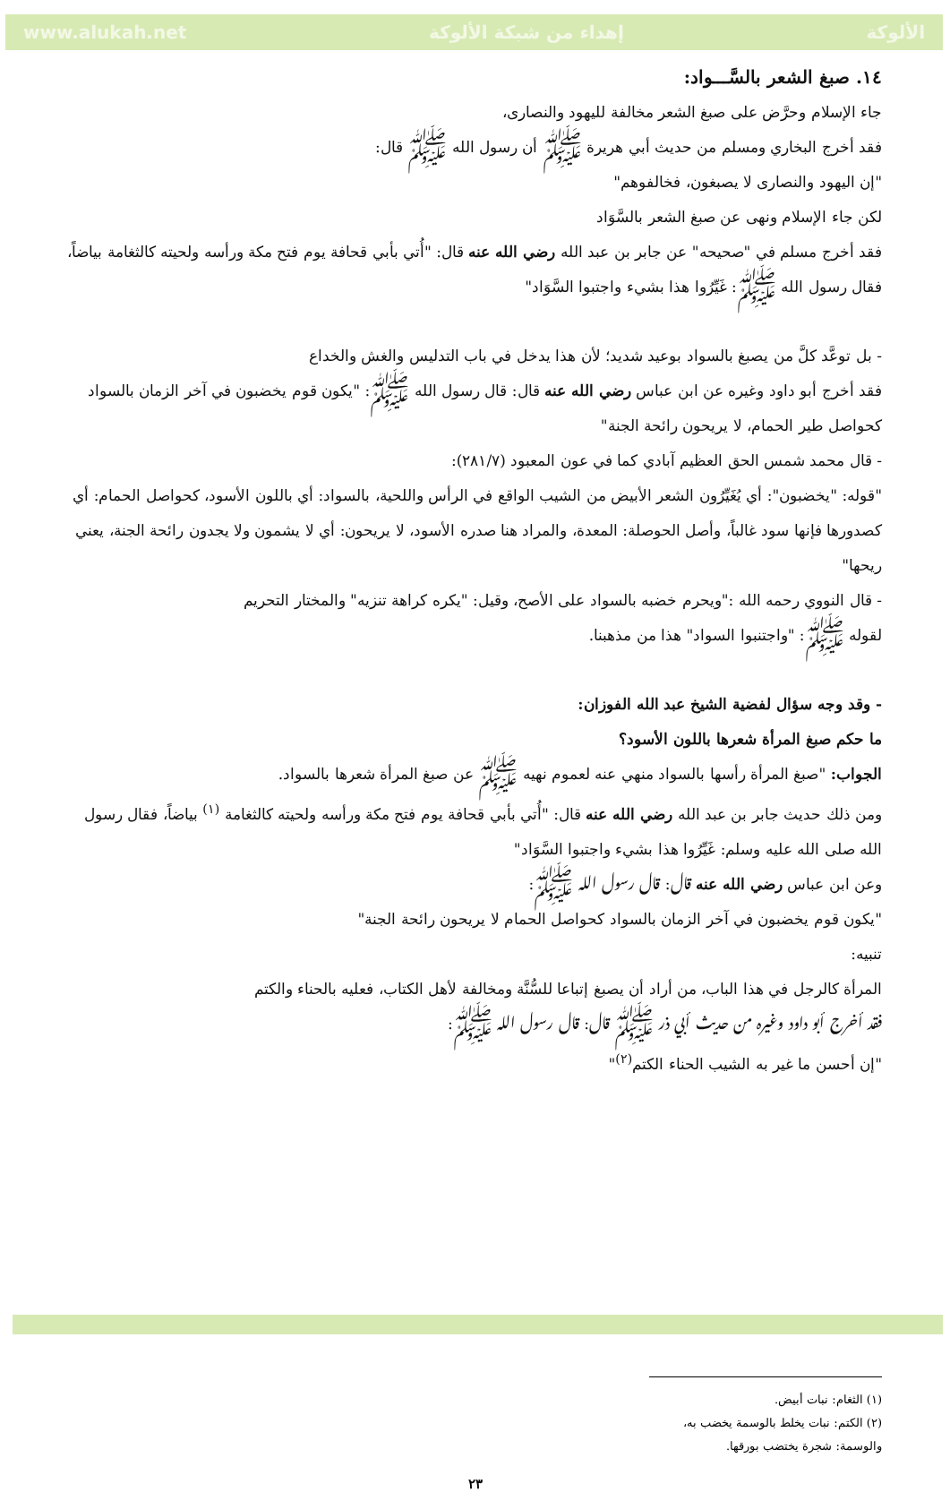www.alukah.net إهداء من شبكة الألوكة الألوكة
١٤. صبغ الشعر بالسَّـــواد:
جاء الإسلام وحرَّض على صبغ الشعر مخالفة لليهود والنصارى،
فقد أخرج البخاري ومسلم من حديث أبي هريرة ﷺ أن رسول الله ﷺ قال:
"إن اليهود والنصارى لا يصبغون، فخالفوهم"
لكن جاء الإسلام ونهى عن صبغ الشعر بالسَّوَاد
فقد أخرج مسلم في "صحيحه" عن جابر بن عبد الله رضي الله عنه قال: "أُتي بأبي قحافة يوم فتح مكة ورأسه ولحيته كالثغامة بياضاً، فقال رسول الله ﷺ: غَيِّرُوا هذا بشيء واجتبوا السَّوَاد"
- بل توعَّد كلَّ من يصبغ بالسواد بوعيد شديد؛ لأن هذا يدخل في باب التدليس والغش والخداع
فقد أخرج أبو داود وغيره عن ابن عباس رضي الله عنه قال: قال رسول الله ﷺ: "يكون قوم يخضبون في آخر الزمان بالسواد كحواصل طير الحمام، لا يريحون رائحة الجنة"
- قال محمد شمس الحق العظيم آبادي كما في عون المعبود (٢٨١/٧):
"قوله: "يخضبون": أي يُغَيِّرُون الشعر الأبيض من الشيب الواقع في الرأس واللحية، بالسواد: أي باللون الأسود، كحواصل الحمام: أي كصدورها فإنها سود غالباً، وأصل الحوصلة: المعدة، والمراد هنا صدره الأسود، لا يريحون: أي لا يشمون ولا يجدون رائحة الجنة، يعني ريحها"
- قال النووي رحمه الله :"ويحرم خضبه بالسواد على الأصح، وقيل: "يكره كراهة تنزيه" والمختار التحريم
لقوله ﷺ: "واجتنبوا السواد" هذا من مذهبنا.
- وقد وجه سؤال لفضية الشيخ عبد الله الفوزان:
ما حكم صبغ المرأة شعرها باللون الأسود؟
الجواب: "صبغ المرأة رأسها بالسواد منهي عنه لعموم نهيه ﷺ عن صبغ المرأة شعرها بالسواد.
ومن ذلك حديث جابر بن عبد الله رضي الله عنه قال: "أُتي بأبي قحافة يوم فتح مكة ورأسه ولحيته كالثغامة <sup>(١)</sup> بياضاً، فقال رسول الله صلى الله عليه وسلم: غَيِّرُوا هذا بشيء واجتبوا السَّوَاد"
وعن ابن عباس رضي الله عنه قال: قال رسول الله ﷺ:
"يكون قوم يخضبون في آخر الزمان بالسواد كحواصل الحمام لا يريحون رائحة الجنة"
تنبيه:
المرأة كالرجل في هذا الباب، من أراد أن يصبغ إتباعا للسُّنَّة ومخالفة لأهل الكتاب، فعليه بالحناء والكتم
فقد أخرج أبو داود وغيره من حديث أبي ذر ﷺ قال: قال رسول الله ﷺ:
"إن أحسن ما غير به الشيب الحناء الكتم<sup>(٢)</sup>"
(١) الثغام: نبات أبيض.
(٢) الكتم: نبات يخلط بالوسمة يخضب به، والوسمة: شجرة يختضب بورقها.
٢٣